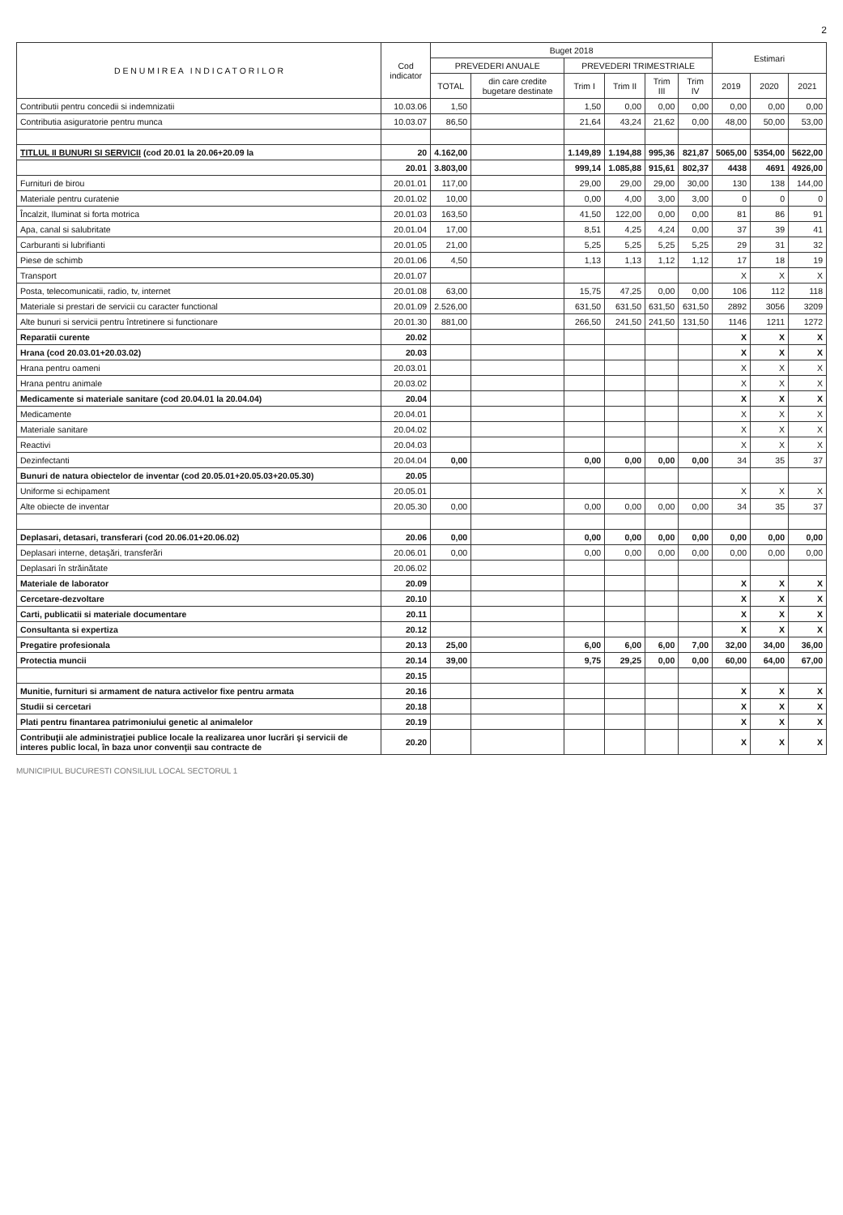2
| D E N U M I R E A I N D I C A T O R I L O R | Cod indicator | Buget 2018 | | | | | | Estimari | | |
| --- | --- | --- | --- | --- | --- | --- | --- | --- | --- | --- |
| | | PREVEDERI ANUALE | | PREVEDERI TRIMESTRIALE | | | | | | |
| | | TOTAL | din care credite bugetare destinate | Trim I | Trim II | Trim III | Trim IV | 2019 | 2020 | 2021 |
| Contributii pentru concedii si indemnizatii | 10.03.06 | 1,50 | | 1,50 | 0,00 | 0,00 | 0,00 | 0,00 | 0,00 | 0,00 |
| Contributia asiguratorie pentru munca | 10.03.07 | 86,50 | | 21,64 | 43,24 | 21,62 | 0,00 | 48,00 | 50,00 | 53,00 |
| TITLUL II BUNURI SI SERVICII (cod 20.01 la 20.06+20.09 la | 20 | 4.162,00 | | 1.149,89 | 1.194,88 | 995,36 | 821,87 | 5065,00 | 5354,00 | 5622,00 |
| | 20.01 | 3.803,00 | | 999,14 | 1.085,88 | 915,61 | 802,37 | 4438 | 4691 | 4926,00 |
| Furnituri de birou | 20.01.01 | 117,00 | | 29,00 | 29,00 | 29,00 | 30,00 | 130 | 138 | 144,00 |
| Materiale pentru curatenie | 20.01.02 | 10,00 | | 0,00 | 4,00 | 3,00 | 3,00 | 0 | 0 | 0 |
| Încalzit, Iluminat si forta motrica | 20.01.03 | 163,50 | | 41,50 | 122,00 | 0,00 | 0,00 | 81 | 86 | 91 |
| Apa, canal si salubritate | 20.01.04 | 17,00 | | 8,51 | 4,25 | 4,24 | 0,00 | 37 | 39 | 41 |
| Carburanti si lubrifianti | 20.01.05 | 21,00 | | 5,25 | 5,25 | 5,25 | 5,25 | 29 | 31 | 32 |
| Piese de schimb | 20.01.06 | 4,50 | | 1,13 | 1,13 | 1,12 | 1,12 | 17 | 18 | 19 |
| Transport | 20.01.07 | | | | | | | X | X | X |
| Posta, telecomunicatii, radio, tv, internet | 20.01.08 | 63,00 | | 15,75 | 47,25 | 0,00 | 0,00 | 106 | 112 | 118 |
| Materiale si prestari de servicii cu caracter functional | 20.01.09 | 2.526,00 | | 631,50 | 631,50 | 631,50 | 631,50 | 2892 | 3056 | 3209 |
| Alte bunuri si servicii pentru întretinere si functionare | 20.01.30 | 881,00 | | 266,50 | 241,50 | 241,50 | 131,50 | 1146 | 1211 | 1272 |
| Reparatii curente | 20.02 | | | | | | | X | X | X |
| Hrana (cod 20.03.01+20.03.02) | 20.03 | | | | | | | X | X | X |
| Hrana pentru oameni | 20.03.01 | | | | | | | X | X | X |
| Hrana pentru animale | 20.03.02 | | | | | | | X | X | X |
| Medicamente si materiale sanitare (cod 20.04.01 la 20.04.04) | 20.04 | | | | | | | X | X | X |
| Medicamente | 20.04.01 | | | | | | | X | X | X |
| Materiale sanitare | 20.04.02 | | | | | | | X | X | X |
| Reactivi | 20.04.03 | | | | | | | X | X | X |
| Dezinfectanti | 20.04.04 | 0,00 | | 0,00 | 0,00 | 0,00 | 0,00 | 34 | 35 | 37 |
| Bunuri de natura obiectelor de inventar (cod 20.05.01+20.05.03+20.05.30) | 20.05 | | | | | | | | | |
| Uniforme si echipament | 20.05.01 | | | | | | | X | X | X |
| Alte obiecte de inventar | 20.05.30 | 0,00 | | 0,00 | 0,00 | 0,00 | 0,00 | 34 | 35 | 37 |
| Deplasari, detasari, transferari (cod 20.06.01+20.06.02) | 20.06 | 0,00 | | 0,00 | 0,00 | 0,00 | 0,00 | 0,00 | 0,00 | 0,00 |
| Deplasari interne, detaşări, transferări | 20.06.01 | 0,00 | | 0,00 | 0,00 | 0,00 | 0,00 | 0,00 | 0,00 | 0,00 |
| Deplasari în străinătate | 20.06.02 | | | | | | | | | |
| Materiale de laborator | 20.09 | | | | | | | X | X | X |
| Cercetare-dezvoltare | 20.10 | | | | | | | X | X | X |
| Carti, publicatii si materiale documentare | 20.11 | | | | | | | X | X | X |
| Consultanta si expertiza | 20.12 | | | | | | | X | X | X |
| Pregatire profesionala | 20.13 | 25,00 | | 6,00 | 6,00 | 6,00 | 7,00 | 32,00 | 34,00 | 36,00 |
| Protectia muncii | 20.14 | 39,00 | | 9,75 | 29,25 | 0,00 | 0,00 | 60,00 | 64,00 | 67,00 |
| | 20.15 | | | | | | | | | |
| Munitie, furnituri si armament de natura activelor fixe pentru armata | 20.16 | | | | | | | X | X | X |
| Studii si cercetari | 20.18 | | | | | | | X | X | X |
| Plati pentru finantarea patrimoniului genetic al animalelor | 20.19 | | | | | | | X | X | X |
| Contribuţii ale administraţiei publice locale la realizarea unor lucrări şi servicii de interes public local, în baza unor convenţii sau contracte de | 20.20 | | | | | | | X | X | X |
MUNICIPIUL BUCURESTI CONSILIUL LOCAL SECTORUL 1